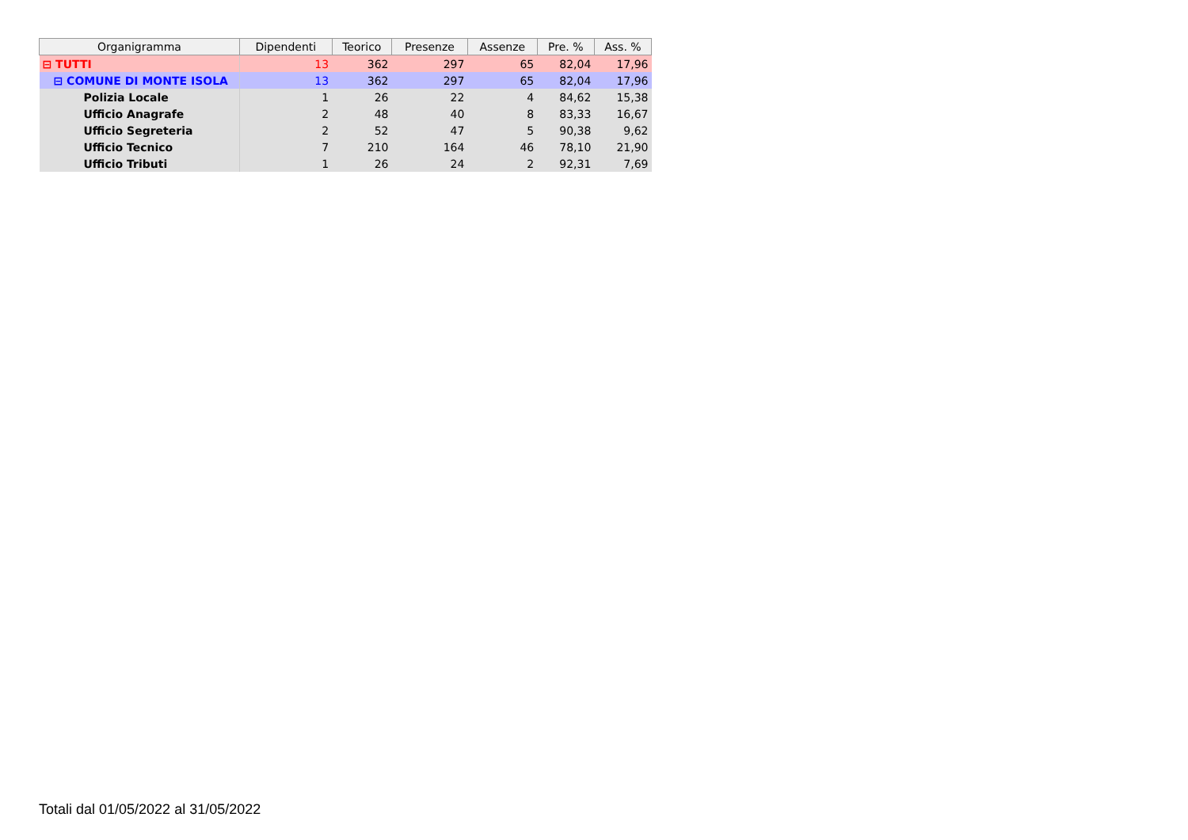| Organigramma | Dipendenti | Teorico | Presenze | Assenze | Pre. % | Ass. % |
| --- | --- | --- | --- | --- | --- | --- |
| ⊟ TUTTI | 13 | 362 | 297 | 65 | 82,04 | 17,96 |
| ⊟ COMUNE DI MONTE ISOLA | 13 | 362 | 297 | 65 | 82,04 | 17,96 |
| Polizia Locale | 1 | 26 | 22 | 4 | 84,62 | 15,38 |
| Ufficio Anagrafe | 2 | 48 | 40 | 8 | 83,33 | 16,67 |
| Ufficio Segreteria | 2 | 52 | 47 | 5 | 90,38 | 9,62 |
| Ufficio Tecnico | 7 | 210 | 164 | 46 | 78,10 | 21,90 |
| Ufficio Tributi | 1 | 26 | 24 | 2 | 92,31 | 7,69 |
Totali dal 01/05/2022 al 31/05/2022